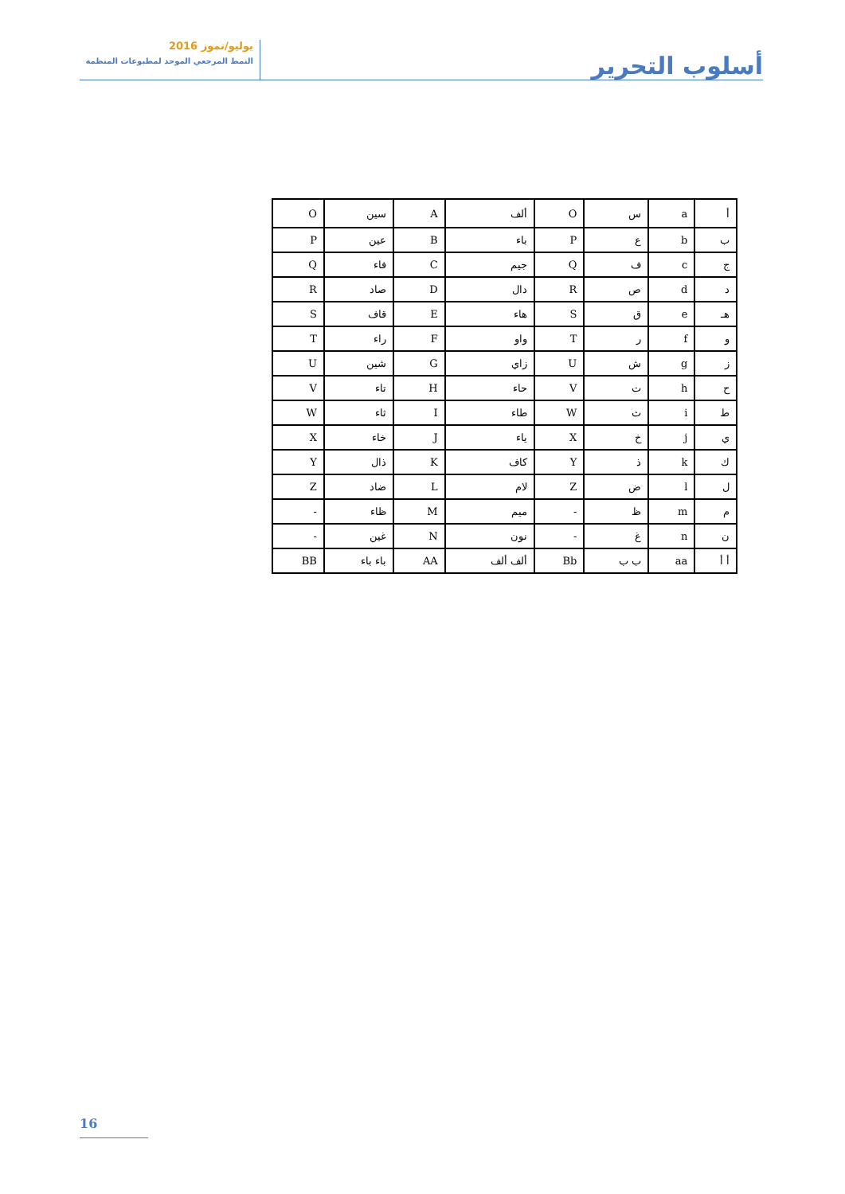يوليو/تموز 2016
النمط المرجعي الموحد لمطبوعات المنظمة
أسلوب التحرير
| أ | a | س | O | ألف | A | سين | O |
| ب | b | ع | P | باء | B | عين | P |
| ج | c | ف | Q | جيم | C | فاء | Q |
| د | d | ص | R | دال | D | صاد | R |
| هـ | e | ق | S | هاء | E | قاف | S |
| و | f | ر | T | واو | F | راء | T |
| ز | g | ش | U | زاي | G | شين | U |
| ح | h | ت | V | حاء | H | تاء | V |
| ط | i | ث | W | طاء | I | ثاء | W |
| ي | j | خ | X | ياء | J | خاء | X |
| ك | k | ذ | Y | كاف | K | ذال | Y |
| ل | l | ض | Z | لام | L | ضاد | Z |
| م | m | ظ | - | ميم | M | ظاء | - |
| ن | n | غ | - | نون | N | غين | - |
| أ أ | aa | ب ب | Bb | ألف ألف | AA | باء باء | BB |
16